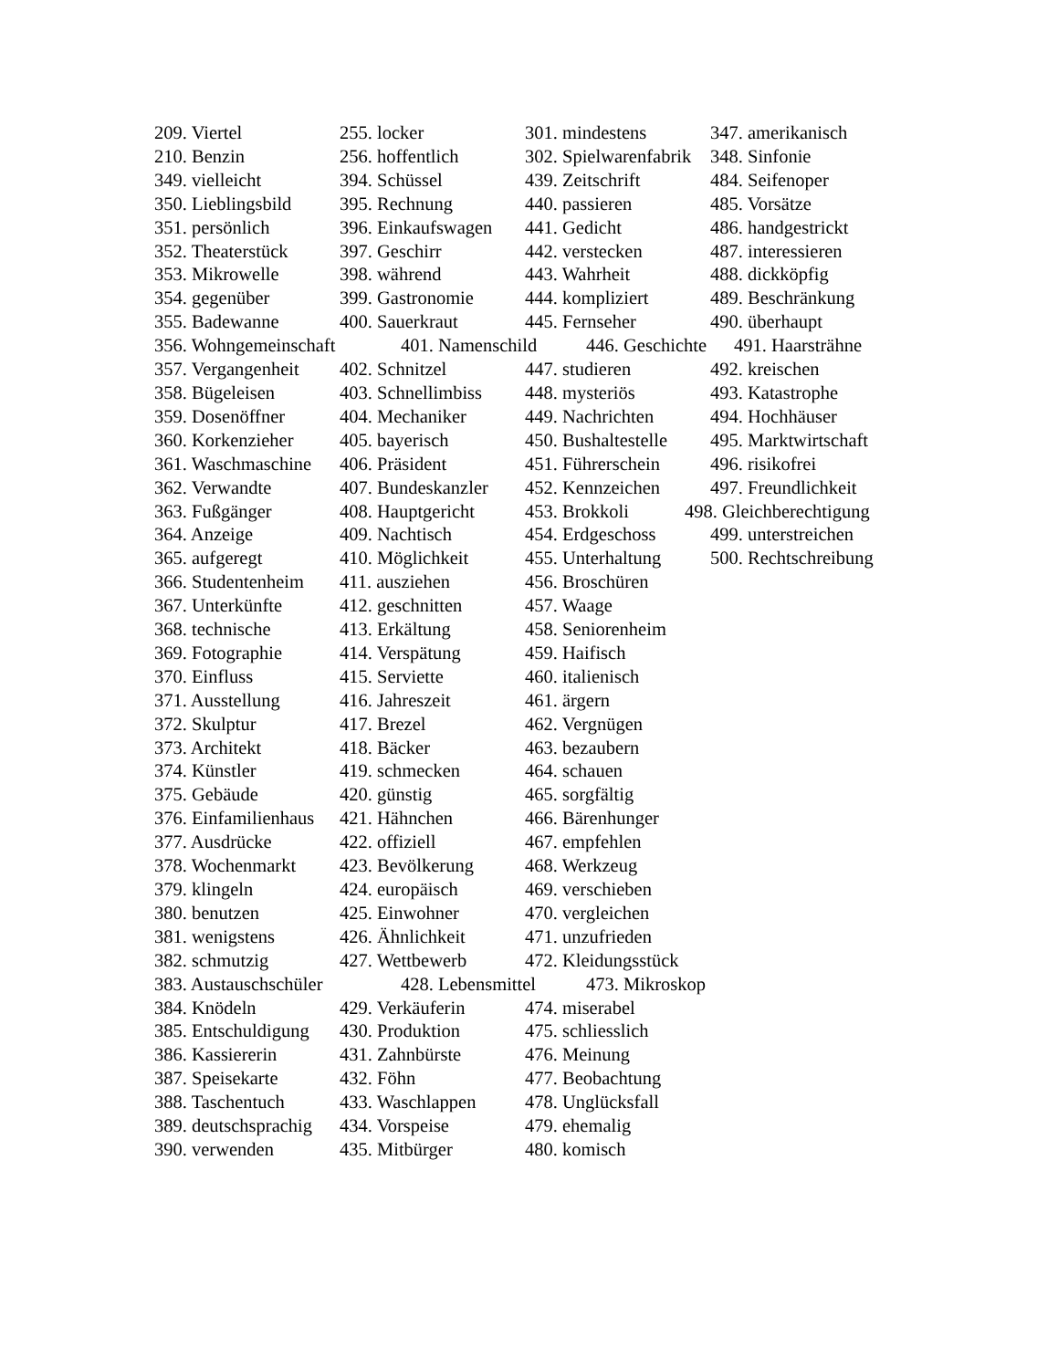209. Viertel 255. locker 301. mindestens 347. amerikanisch
210. Benzin 256. hoffentlich 302. Spielwarenfabrik 348. Sinfonie
349. vielleicht 394. Schüssel 439. Zeitschrift 484. Seifenoper
350. Lieblingsbild 395. Rechnung 440. passieren 485. Vorsätze
351. persönlich 396. Einkaufswagen 441. Gedicht 486. handgestrickt
352. Theaterstück 397. Geschirr 442. verstecken 487. interessieren
353. Mikrowelle 398. während 443. Wahrheit 488. dickköpfig
354. gegenüber 399. Gastronomie 444. kompliziert 489. Beschränkung
355. Badewanne 400. Sauerkraut 445. Fernseher 490. überhaupt
356. Wohngemeinschaft 401. Namenschild 446. Geschichte 491. Haarsträhne
357. Vergangenheit 402. Schnitzel 447. studieren 492. kreischen
358. Bügeleisen 403. Schnellimbiss 448. mysteriös 493. Katastrophe
359. Dosenöffner 404. Mechaniker 449. Nachrichten 494. Hochhäuser
360. Korkenzieher 405. bayerisch 450. Bushaltestelle 495. Marktwirtschaft
361. Waschmaschine 406. Präsident 451. Führerschein 496. risikofrei
362. Verwandte 407. Bundeskanzler 452. Kennzeichen 497. Freundlichkeit
363. Fußgänger 408. Hauptgericht 453. Brokkoli 498. Gleichberechtigung
364. Anzeige 409. Nachtisch 454. Erdgeschoss 499. unterstreichen
365. aufgeregt 410. Möglichkeit 455. Unterhaltung 500. Rechtschreibung
366. Studentenheim 411. ausziehen 456. Broschüren
367. Unterkünfte 412. geschnitten 457. Waage
368. technische 413. Erkältung 458. Seniorenheim
369. Fotographie 414. Verspätung 459. Haifisch
370. Einfluss 415. Serviette 460. italienisch
371. Ausstellung 416. Jahreszeit 461. ärgern
372. Skulptur 417. Brezel 462. Vergnügen
373. Architekt 418. Bäcker 463. bezaubern
374. Künstler 419. schmecken 464. schauen
375. Gebäude 420. günstig 465. sorgfältig
376. Einfamilienhaus 421. Hähnchen 466. Bärenhunger
377. Ausdrücke 422. offiziell 467. empfehlen
378. Wochenmarkt 423. Bevölkerung 468. Werkzeug
379. klingeln 424. europäisch 469. verschieben
380. benutzen 425. Einwohner 470. vergleichen
381. wenigstens 426. Ähnlichkeit 471. unzufrieden
382. schmutzig 427. Wettbewerb 472. Kleidungsstück
383. Austauschschüler 428. Lebensmittel 473. Mikroskop
384. Knödeln 429. Verkäuferin 474. miserabel
385. Entschuldigung 430. Produktion 475. schliesslich
386. Kassiererin 431. Zahnbürste 476. Meinung
387. Speisekarte 432. Föhn 477. Beobachtung
388. Taschentuch 433. Waschlappen 478. Unglücksfall
389. deutschsprachig 434. Vorspeise 479. ehemalig
390. verwenden 435. Mitbürger 480. komisch